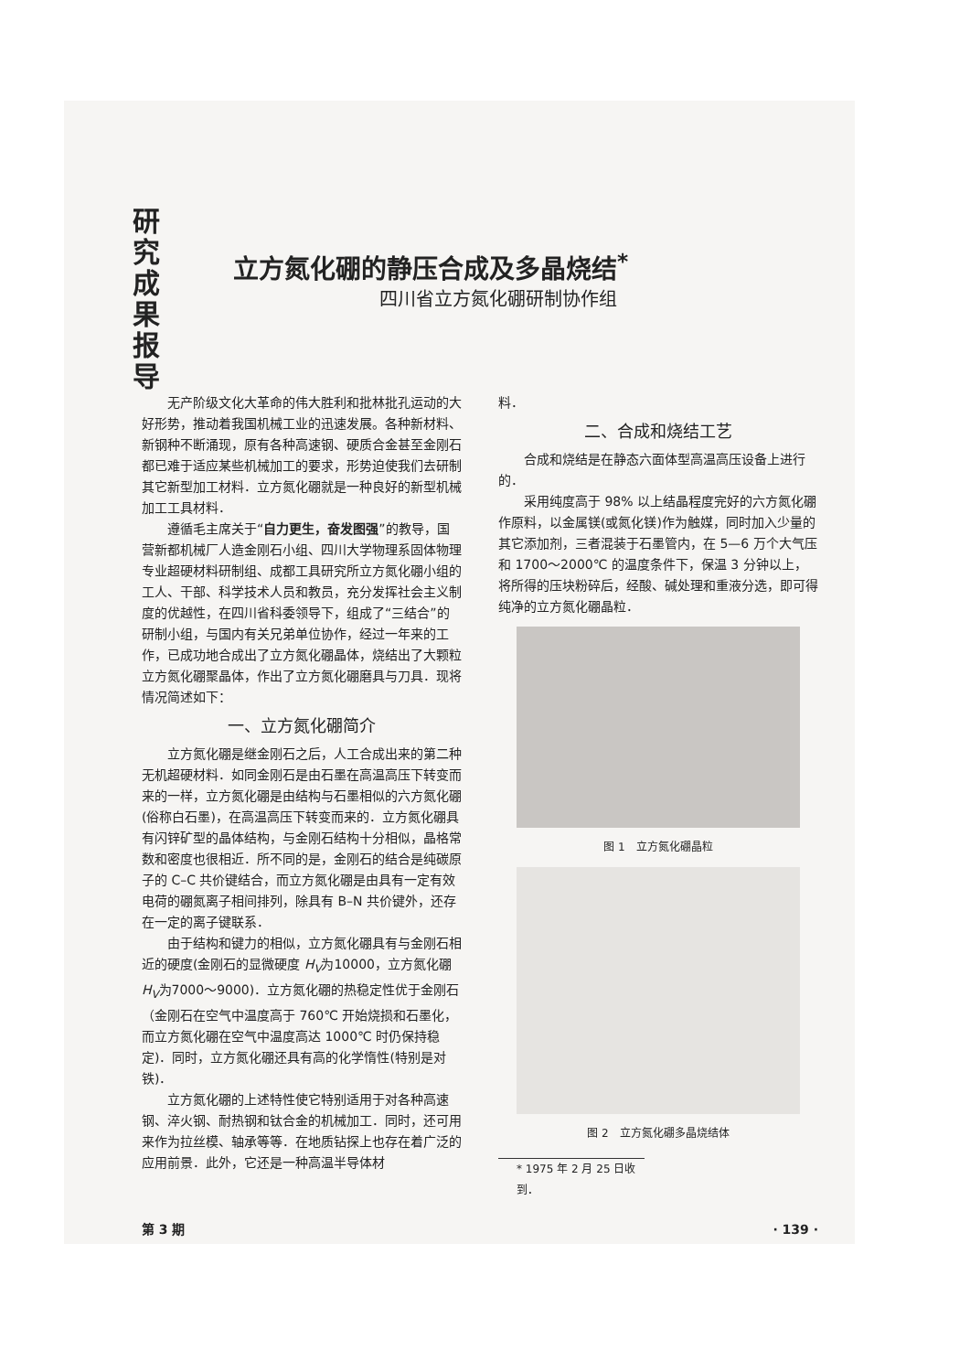研
究
成
果
报
导
立方氮化硼的静压合成及多晶烧结<sup>*</sup>
四川省立方氮化硼研制协作组
无产阶级文化大革命的伟大胜利和批林批孔运动的大好形势，推动着我国机械工业的迅速发展。各种新材料、新钢种不断涌现，原有各种高速钢、硬质合金甚至金刚石都已难于适应某些机械加工的要求，形势迫使我们去研制其它新型加工材料．立方氮化硼就是一种良好的新型机械加工工具材料．
遵循毛主席关于“自力更生，奋发图强”的教导，国营新都机械厂人造金刚石小组、四川大学物理系固体物理专业超硬材料研制组、成都工具研究所立方氮化硼小组的工人、干部、科学技术人员和教员，充分发挥社会主义制度的优越性，在四川省科委领导下，组成了“三结合”的研制小组，与国内有关兄弟单位协作，经过一年来的工作，已成功地合成出了立方氮化硼晶体，烧结出了大颗粒立方氮化硼聚晶体，作出了立方氮化硼磨具与刀具．现将情况简述如下：
一、立方氮化硼简介
立方氮化硼是继金刚石之后，人工合成出来的第二种无机超硬材料．如同金刚石是由石墨在高温高压下转变而来的一样，立方氮化硼是由结构与石墨相似的六方氮化硼(俗称白石墨)，在高温高压下转变而来的．立方氮化硼具有闪锌矿型的晶体结构，与金刚石结构十分相似，晶格常数和密度也很相近．所不同的是，金刚石的结合是纯碳原子的 C–C 共价键结合，而立方氮化硼是由具有一定有效电荷的硼氮离子相间排列，除具有 B–N 共价键外，还存在一定的离子键联系．
由于结构和键力的相似，立方氮化硼具有与金刚石相近的硬度(金刚石的显微硬度 H<sub>V</sub>为10000，立方氮化硼 H<sub>V</sub>为7000～9000)．立方氮化硼的热稳定性优于金刚石（金刚石在空气中温度高于 760℃ 开始烧损和石墨化，而立方氮化硼在空气中温度高达 1000℃ 时仍保持稳定)．同时，立方氮化硼还具有高的化学惰性(特别是对铁)．
立方氮化硼的上述特性使它特别适用于对各种高速钢、淬火钢、耐热钢和钛合金的机械加工．同时，还可用来作为拉丝模、轴承等等．在地质钻探上也存在着广泛的应用前景．此外，它还是一种高温半导体材
料．
二、合成和烧结工艺
合成和烧结是在静态六面体型高温高压设备上进行的．
采用纯度高于 98% 以上结晶程度完好的六方氮化硼作原料，以金属镁(或氮化镁)作为触媒，同时加入少量的其它添加剂，三者混装于石墨管内，在 5—6 万个大气压和 1700～2000℃ 的温度条件下，保温 3 分钟以上，将所得的压块粉碎后，经酸、碱处理和重液分选，即可得纯净的立方氮化硼晶粒．
图 1　立方氮化硼晶粒
图 2　立方氮化硼多晶烧结体
* 1975 年 2 月 25 日收到．
第 3 期 · 139 ·